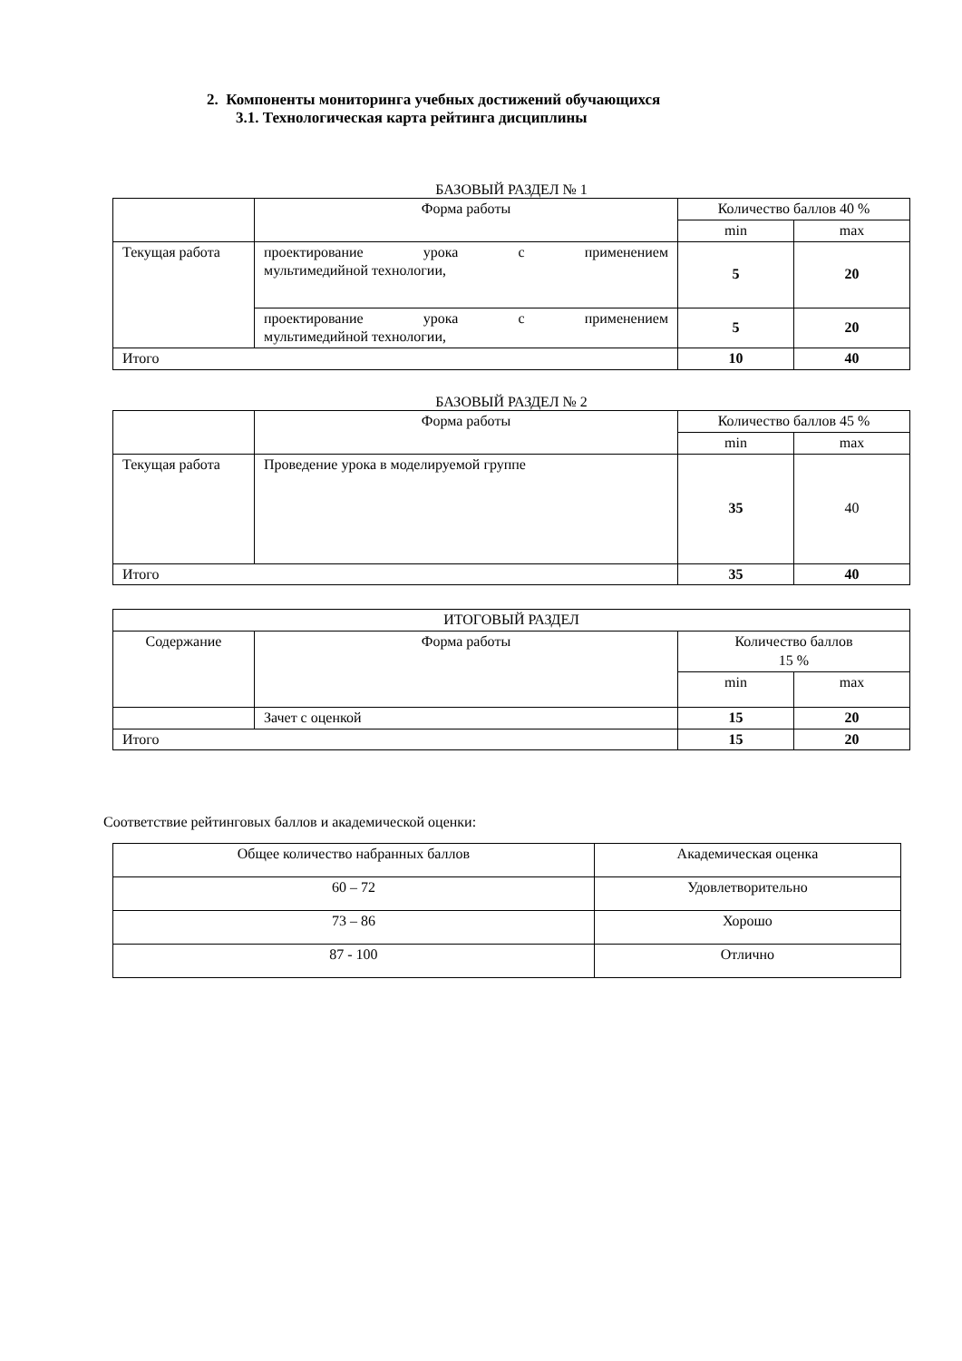2. Компоненты мониторинга учебных достижений обучающихся
3.1. Технологическая карта рейтинга дисциплины
БАЗОВЫЙ РАЗДЕЛ № 1
| | Форма работы | Количество баллов 40 % | |
| | | min | max |
| Текущая работа | проектирование урока с применением мультимедийной технологии, | 5 | 20 |
| | проектирование урока с применением мультимедийной технологии, | 5 | 20 |
| Итого | | 10 | 40 |
БАЗОВЫЙ РАЗДЕЛ № 2
| | Форма работы | Количество баллов 45 % | |
| | | min | max |
| Текущая работа | Проведение урока в моделируемой группе | 35 | 40 |
| Итого | | 35 | 40 |
| ИТОГОВЫЙ РАЗДЕЛ | | | |
| Содержание | Форма работы | Количество баллов 15 % | |
| | | min | max |
| | Зачет с оценкой | 15 | 20 |
| Итого | | 15 | 20 |
Соответствие рейтинговых баллов и академической оценки:
| Общее количество набранных баллов | Академическая оценка |
| 60 – 72 | Удовлетворительно |
| 73 – 86 | Хорошо |
| 87 - 100 | Отлично |